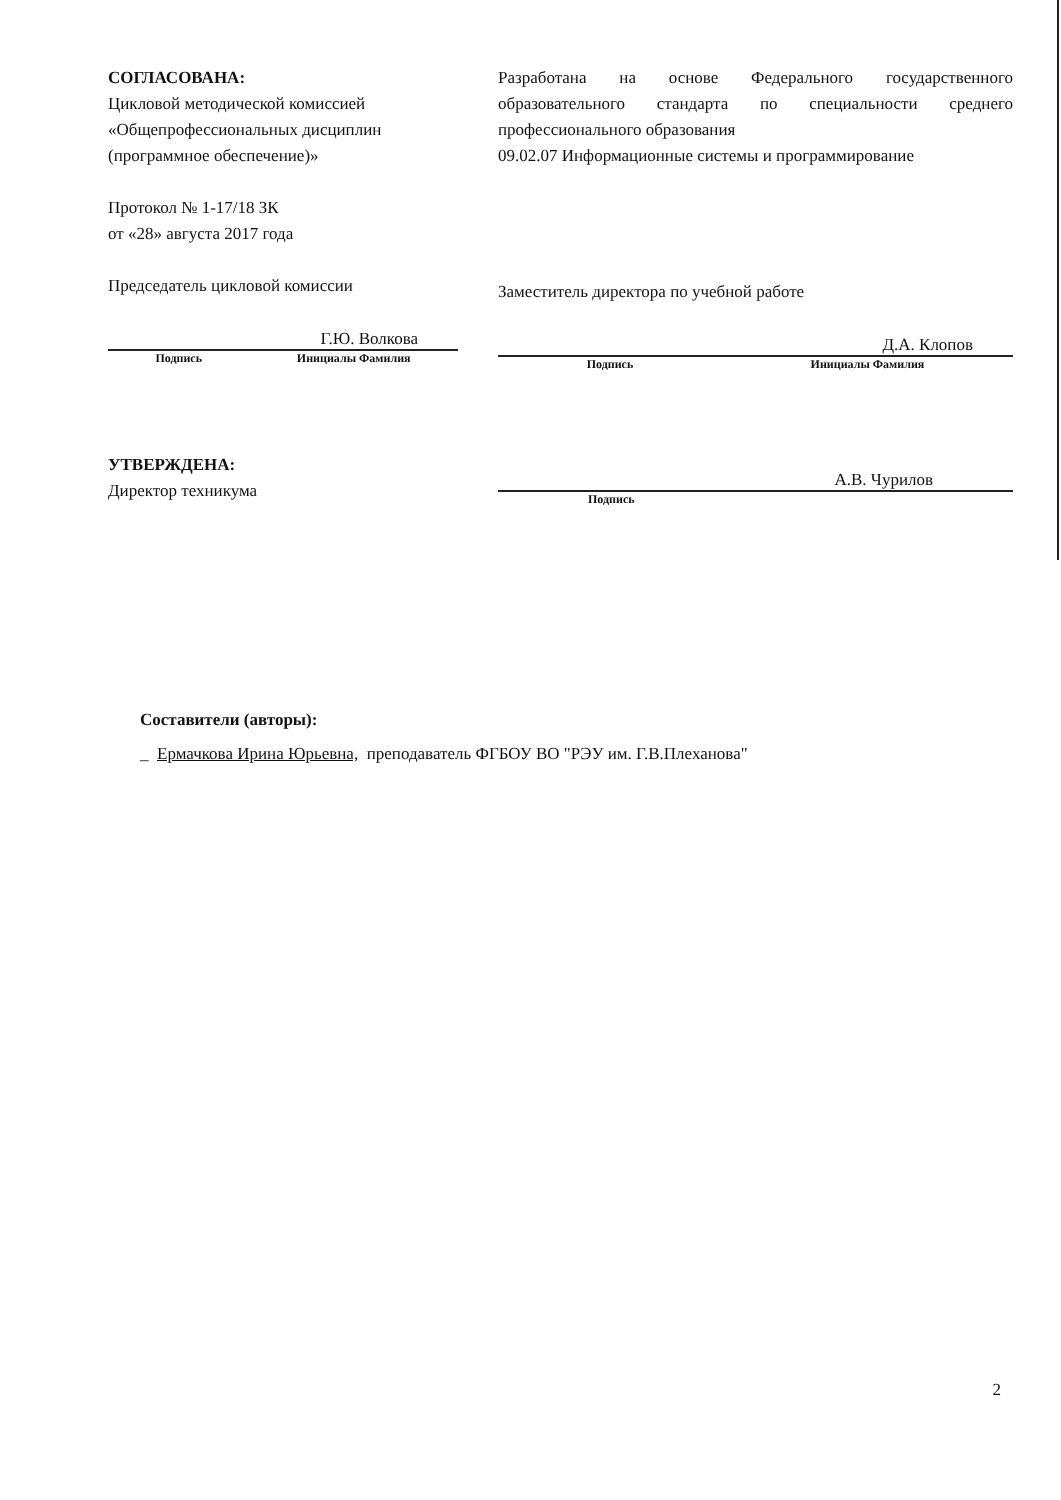СОГЛАСОВАНА:
Цикловой методической комиссией
«Общепрофессиональных дисциплин
(программное обеспечение)»
Протокол № 1-17/18 ЗК
от «28» августа 2017 года
Председатель цикловой комиссии
Г.Ю. Волкова
Подпись Инициалы Фамилия
Разработана на основе Федерального государственного образовательного стандарта по специальности среднего профессионального образования
09.02.07 Информационные системы и программирование
Заместитель директора по учебной работе
Д.А. Клопов
Подпись Инициалы Фамилия
УТВЕРЖДЕНА:
Директор техникума
А.В. Чурилов
Подпись
Составители (авторы):
_ Ермачкова Ирина Юрьевна, преподаватель ФГБОУ ВО "РЭУ им. Г.В.Плеханова"
2